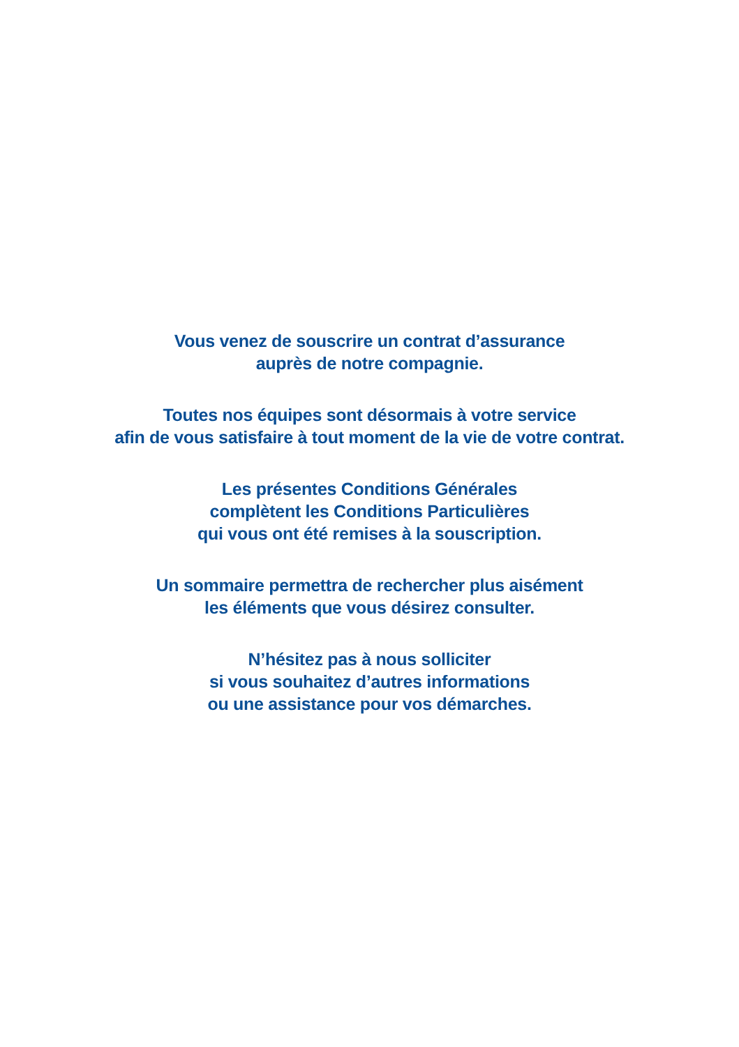Vous venez de souscrire un contrat d’assurance
auprès de notre compagnie.
Toutes nos équipes sont désormais à votre service
afin de vous satisfaire à tout moment de la vie de votre contrat.
Les présentes Conditions Générales
complètent les Conditions Particulières
qui vous ont été remises à la souscription.
Un sommaire permettra de rechercher plus aisément
les éléments que vous désirez consulter.
N’hésitez pas à nous solliciter
si vous souhaitez d’autres informations
ou une assistance pour vos démarches.